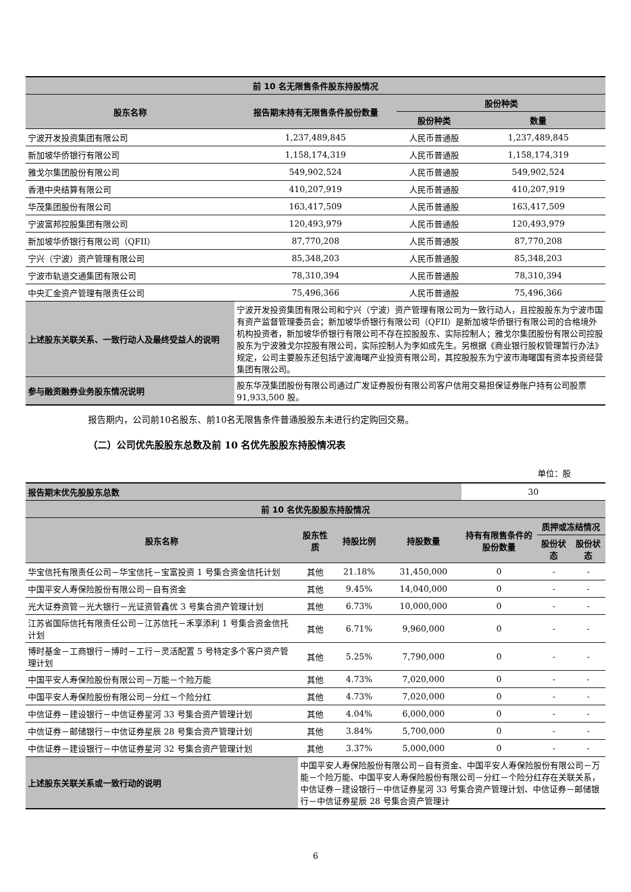| 前 10 名无限售条件股东持股情况 | | | |
| --- | --- | --- | --- |
| 股东名称 | 报告期末持有无限售条件股份数量 | 股份种类 | |
| | | 股份种类 | 数量 |
| 宁波开发投资集团有限公司 | 1,237,489,845 | 人民币普通股 | 1,237,489,845 |
| 新加坡华侨银行有限公司 | 1,158,174,319 | 人民币普通股 | 1,158,174,319 |
| 雅戈尔集团股份有限公司 | 549,902,524 | 人民币普通股 | 549,902,524 |
| 香港中央结算有限公司 | 410,207,919 | 人民币普通股 | 410,207,919 |
| 华茂集团股份有限公司 | 163,417,509 | 人民币普通股 | 163,417,509 |
| 宁波富邦控股集团有限公司 | 120,493,979 | 人民币普通股 | 120,493,979 |
| 新加坡华侨银行有限公司（QFII） | 87,770,208 | 人民币普通股 | 87,770,208 |
| 宁兴（宁波）资产管理有限公司 | 85,348,203 | 人民币普通股 | 85,348,203 |
| 宁波市轨道交通集团有限公司 | 78,310,394 | 人民币普通股 | 78,310,394 |
| 中央汇金资产管理有限责任公司 | 75,496,366 | 人民币普通股 | 75,496,366 |
| 上述股东关联关系、一致行动人及最终受益人的说明 | 宁波开发投资集团有限公司和宁兴（宁波）资产管理有限公司为一致行动人，且控股股东为宁波市国有资产监督管理委员会；新加坡华侨银行有限公司（QFII）是新加坡华侨银行有限公司的合格境外机构投资者，新加坡华侨银行有限公司不存在控股股东、实际控制人；雅戈尔集团股份有限公司控股股东为宁波雅戈尔控股有限公司，实际控制人为李如成先生。另根据《商业银行股权管理暂行办法》规定，公司主要股东还包括宁波海曙产业投资有限公司，其控股股东为宁波市海曙国有资本投资经营集团有限公司。 | | |
| 参与融资融券业务股东情况说明 | 股东华茂集团股份有限公司通过广发证券股份有限公司客户信用交易担保证券账户持有公司股票 91,933,500 股。 | | |
报告期内，公司前10名股东、前10名无限售条件普通股股东未进行约定购回交易。
（二）公司优先股股东总数及前 10 名优先股股东持股情况表
单位：股
| 报告期末优先股股东总数 | | | | 30 | | |
| 前 10 名优先股股东持股情况 | | | | | | |
| 股东名称 | 股东性质 | 持股比例 | 持股数量 | 持有有限售条件的股份数量 | 质押或冻结情况 | |
| | | | | | 股份状态 | 股份状态 |
| 华宝信托有限责任公司－华宝信托－宝富投资 1 号集合资金信托计划 | 其他 | 21.18% | 31,450,000 | 0 | - | - |
| 中国平安人寿保险股份有限公司－自有资金 | 其他 | 9.45% | 14,040,000 | 0 | - | - |
| 光大证券资管－光大银行－光证资管鑫优 3 号集合资产管理计划 | 其他 | 6.73% | 10,000,000 | 0 | - | - |
| 江苏省国际信托有限责任公司－江苏信托－禾享添利 1 号集合资金信托计划 | 其他 | 6.71% | 9,960,000 | 0 | - | - |
| 博时基金－工商银行－博时－工行－灵活配置 5 号特定多个客户资产管理计划 | 其他 | 5.25% | 7,790,000 | 0 | - | - |
| 中国平安人寿保险股份有限公司－万能－个险万能 | 其他 | 4.73% | 7,020,000 | 0 | - | - |
| 中国平安人寿保险股份有限公司－分红－个险分红 | 其他 | 4.73% | 7,020,000 | 0 | - | - |
| 中信证券－建设银行－中信证券星河 33 号集合资产管理计划 | 其他 | 4.04% | 6,000,000 | 0 | - | - |
| 中信证券－邮储银行－中信证券星辰 28 号集合资产管理计划 | 其他 | 3.84% | 5,700,000 | 0 | - | - |
| 中信证券－建设银行－中信证券星河 32 号集合资产管理计划 | 其他 | 3.37% | 5,000,000 | 0 | - | - |
| 上述股东关联关系或一致行动的说明 | 中国平安人寿保险股份有限公司－自有资金、中国平安人寿保险股份有限公司－万能－个险万能、中国平安人寿保险股份有限公司－分红－个险分红存在关联关系，中信证券－建设银行－中信证券星河 33 号集合资产管理计划、中信证券－邮储银行－中信证券星辰 28 号集合资产管理计 | | | | | |
6